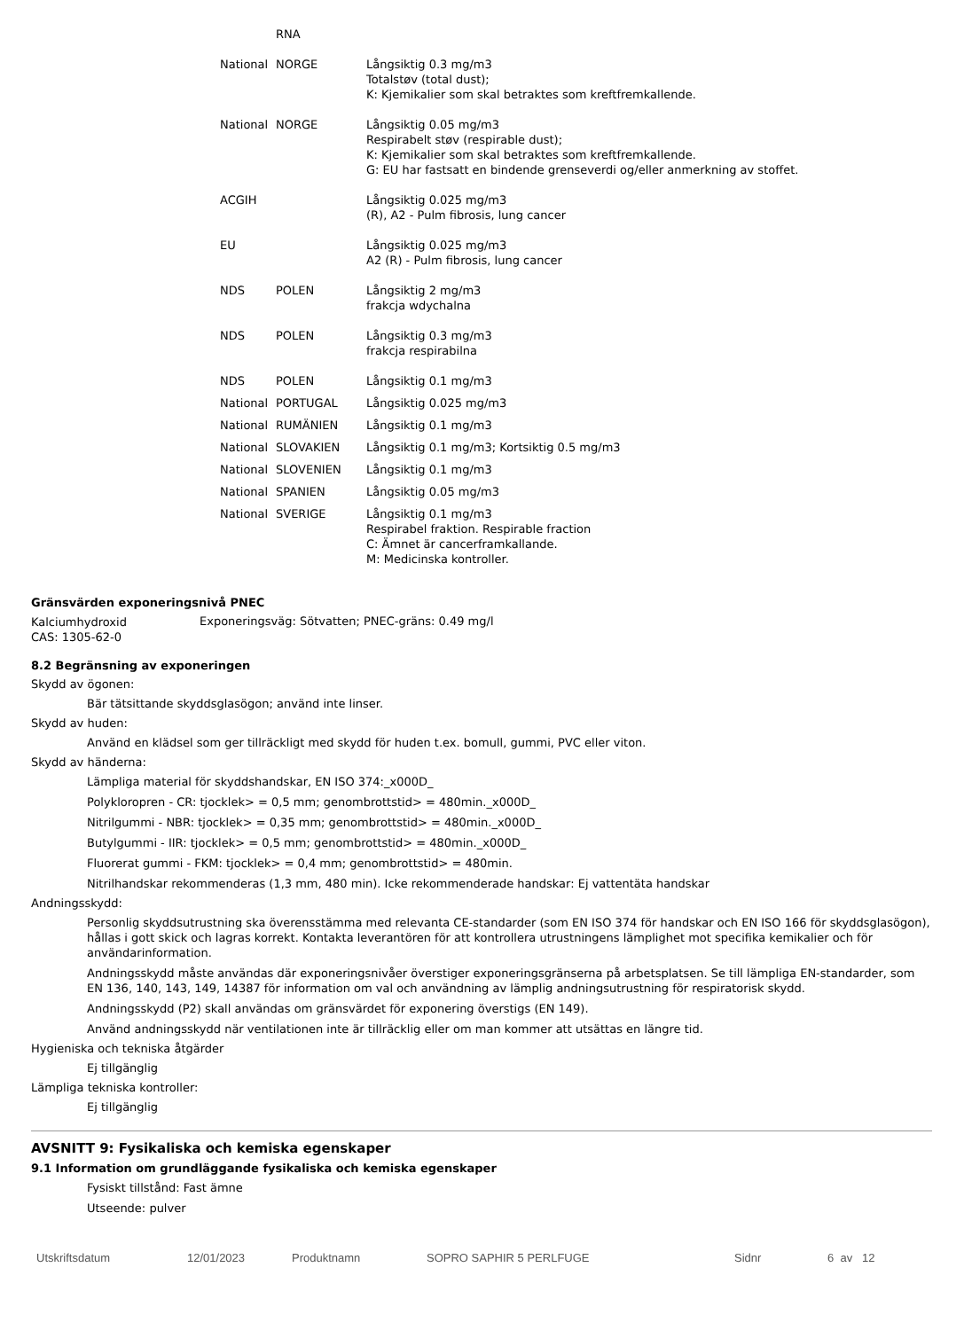| | RNA | |
| National | NORGE | Långsiktig 0.3 mg/m3 Totalstøv (total dust); K: Kjemikalier som skal betraktes som kreftfremkallende. |
| National | NORGE | Långsiktig 0.05 mg/m3 Respirabelt støv (respirable dust); K: Kjemikalier som skal betraktes som kreftfremkallende. G: EU har fastsatt en bindende grenseverdi og/eller anmerkning av stoffet. |
| ACGIH | | Långsiktig 0.025 mg/m3 (R), A2 - Pulm fibrosis, lung cancer |
| EU | | Långsiktig 0.025 mg/m3 A2 (R) - Pulm fibrosis, lung cancer |
| NDS | POLEN | Långsiktig 2 mg/m3 frakcja wdychalna |
| NDS | POLEN | Långsiktig 0.3 mg/m3 frakcja respirabilna |
| NDS | POLEN | Långsiktig 0.1 mg/m3 |
| National | PORTUGAL | Långsiktig 0.025 mg/m3 |
| National | RUMÄNIEN | Långsiktig 0.1 mg/m3 |
| National | SLOVAKIEN | Långsiktig 0.1 mg/m3; Kortsiktig 0.5 mg/m3 |
| National | SLOVENIEN | Långsiktig 0.1 mg/m3 |
| National | SPANIEN | Långsiktig 0.05 mg/m3 |
| National | SVERIGE | Långsiktig 0.1 mg/m3 Respirabel fraktion. Respirable fraction C: Ämnet är cancerframkallande. M: Medicinska kontroller. |
Gränsvärden exponeringsnivå PNEC
| Kalciumhydroxid CAS: 1305-62-0 | Exponeringsväg: Sötvatten; PNEC-gräns: 0.49 mg/l |
8.2 Begränsning av exponeringen
Skydd av ögonen:
Bär tätsittande skyddsglasögon; använd inte linser.
Skydd av huden:
Använd en klädsel som ger tillräckligt med skydd för huden t.ex. bomull, gummi, PVC eller viton.
Skydd av händerna:
Lämpliga material för skyddshandskar, EN ISO 374:_x000D_
Polykloropren - CR: tjocklek> = 0,5 mm; genombrottstid> = 480min._x000D_
Nitrilgummi - NBR: tjocklek> = 0,35 mm; genombrottstid> = 480min._x000D_
Butylgummi - IIR: tjocklek> = 0,5 mm; genombrottstid> = 480min._x000D_
Fluorerat gummi - FKM: tjocklek> = 0,4 mm; genombrottstid> = 480min.
Nitrilhandskar rekommenderas (1,3 mm, 480 min). Icke rekommenderade handskar: Ej vattentäta handskar
Andningsskydd:
Personlig skyddsutrustning ska överensstämma med relevanta CE-standarder (som EN ISO 374 för handskar och EN ISO 166 för skyddsglasögon), hållas i gott skick och lagras korrekt. Kontakta leverantören för att kontrollera utrustningens lämplighet mot specifika kemikalier och för användarinformation.
Andningsskydd måste användas där exponeringsnivåer överstiger exponeringsgränserna på arbetsplatsen. Se till lämpliga EN-standarder, som EN 136, 140, 143, 149, 14387 för information om val och användning av lämplig andningsutrustning för respiratorisk skydd.
Andningsskydd (P2) skall användas om gränsvärdet för exponering överstigs (EN 149).
Använd andningsskydd när ventilationen inte är tillräcklig eller om man kommer att utsättas en längre tid.
Hygieniska och tekniska åtgärder
Ej tillgänglig
Lämpliga tekniska kontroller:
Ej tillgänglig
AVSNITT 9: Fysikaliska och kemiska egenskaper
9.1 Information om grundläggande fysikaliska och kemiska egenskaper
Fysiskt tillstånd: Fast ämne
Utseende: pulver
Utskriftsdatum 12/01/2023 Produktnamn SOPRO SAPHIR 5 PERLFUGE Sidnr 6 av 12